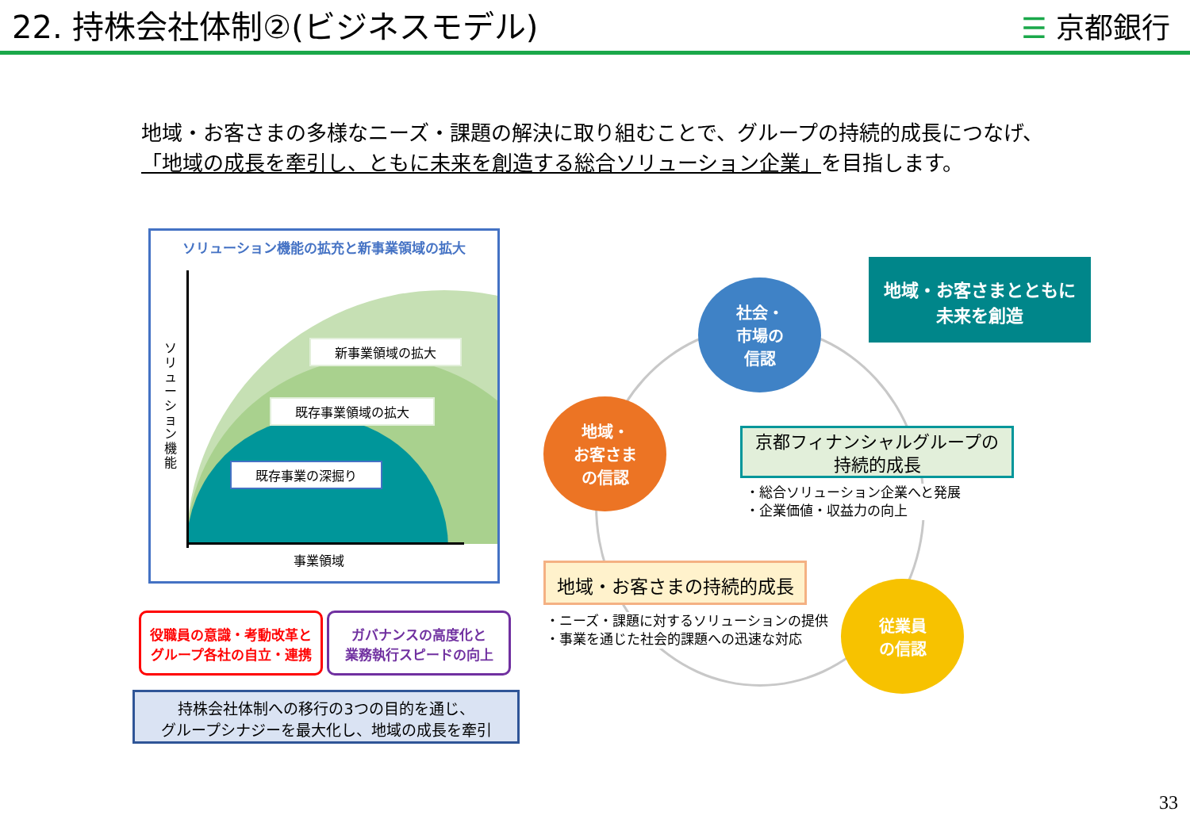22. 持株会社体制②(ビジネスモデル)
☰ 京都銀行
地域・お客さまの多様なニーズ・課題の解決に取り組むことで、グループの持続的成長につなげ、
「地域の成長を牽引し、ともに未来を創造する総合ソリューション企業」を目指します。
ソリューション機能の拡充と新事業領域の拡大
ソリューション機能
新事業領域の拡大
既存事業領域の拡大
既存事業の深掘り
事業領域
役職員の意識・考動改革と
グループ各社の自立・連携
ガバナンスの高度化と
業務執行スピードの向上
持株会社体制への移行の3つの目的を通じ、
グループシナジーを最大化し、地域の成長を牽引
地域・お客さまとともに
未来を創造
社会・
市場の
信認
地域・
お客さま
の信認
従業員
の信認
京都フィナンシャルグループの
持続的成長
・総合ソリューション企業へと発展
・企業価値・収益力の向上
地域・お客さまの持続的成長
・ニーズ・課題に対するソリューションの提供
・事業を通じた社会的課題への迅速な対応
33